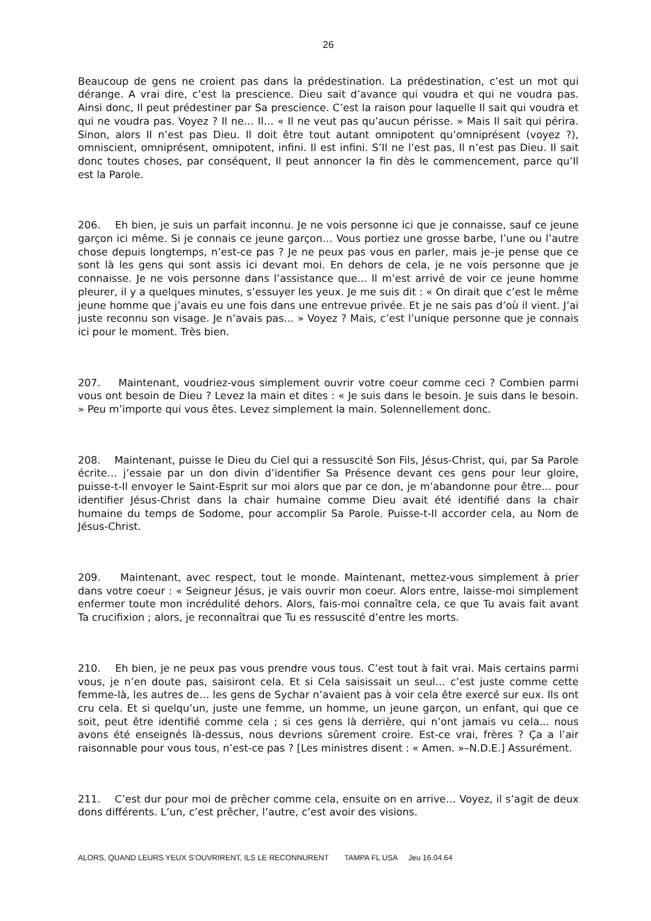26
Beaucoup de gens ne croient pas dans la prédestination. La prédestination, c’est un mot qui dérange. A vrai dire, c’est la prescience. Dieu sait d’avance qui voudra et qui ne voudra pas. Ainsi donc, Il peut prédestiner par Sa prescience. C’est la raison pour laquelle Il sait qui voudra et qui ne voudra pas. Voyez ? Il ne… Il… « Il ne veut pas qu’aucun périsse. » Mais Il sait qui périra. Sinon, alors Il n’est pas Dieu. Il doit être tout autant omnipotent qu’omniprésent (voyez ?), omniscient, omniprésent, omnipotent, infini. Il est infini. S’Il ne l’est pas, Il n’est pas Dieu. Il sait donc toutes choses, par conséquent, Il peut annoncer la fin dès le commencement, parce qu’Il est la Parole.
206. Eh bien, je suis un parfait inconnu. Je ne vois personne ici que je connaisse, sauf ce jeune garçon ici même. Si je connais ce jeune garçon… Vous portiez une grosse barbe, l’une ou l’autre chose depuis longtemps, n’est-ce pas ? Je ne peux pas vous en parler, mais je–je pense que ce sont là les gens qui sont assis ici devant moi. En dehors de cela, je ne vois personne que je connaisse. Je ne vois personne dans l’assistance que... Il m’est arrivé de voir ce jeune homme pleurer, il y a quelques minutes, s’essuyer les yeux. Je me suis dit : « On dirait que c’est le même jeune homme que j’avais eu une fois dans une entrevue privée. Et je ne sais pas d’où il vient. J’ai juste reconnu son visage. Je n’avais pas… » Voyez ? Mais, c’est l’unique personne que je connais ici pour le moment. Très bien.
207. Maintenant, voudriez-vous simplement ouvrir votre coeur comme ceci ? Combien parmi vous ont besoin de Dieu ? Levez la main et dites : « Je suis dans le besoin. Je suis dans le besoin. » Peu m’importe qui vous êtes. Levez simplement la main. Solennellement donc.
208. Maintenant, puisse le Dieu du Ciel qui a ressuscité Son Fils, Jésus-Christ, qui, par Sa Parole écrite… j’essaie par un don divin d’identifier Sa Présence devant ces gens pour leur gloire, puisse-t-Il envoyer le Saint-Esprit sur moi alors que par ce don, je m’abandonne pour être… pour identifier Jésus-Christ dans la chair humaine comme Dieu avait été identifié dans la chair humaine du temps de Sodome, pour accomplir Sa Parole. Puisse-t-Il accorder cela, au Nom de Jésus-Christ.
209. Maintenant, avec respect, tout le monde. Maintenant, mettez-vous simplement à prier dans votre coeur : « Seigneur Jésus, je vais ouvrir mon coeur. Alors entre, laisse-moi simplement enfermer toute mon incrédulité dehors. Alors, fais-moi connaître cela, ce que Tu avais fait avant Ta crucifixion ; alors, je reconnaîtrai que Tu es ressuscité d’entre les morts.
210. Eh bien, je ne peux pas vous prendre vous tous. C’est tout à fait vrai. Mais certains parmi vous, je n’en doute pas, saisiront cela. Et si Cela saisissait un seul… c’est juste comme cette femme-là, les autres de… les gens de Sychar n’avaient pas à voir cela être exercé sur eux. Ils ont cru cela. Et si quelqu’un, juste une femme, un homme, un jeune garçon, un enfant, qui que ce soit, peut être identifié comme cela ; si ces gens là derrière, qui n’ont jamais vu cela... nous avons été enseignés là-dessus, nous devrions sûrement croire. Est-ce vrai, frères ? Ça a l’air raisonnable pour vous tous, n’est-ce pas ? [Les ministres disent : « Amen. »–N.D.E.] Assurément.
211. C’est dur pour moi de prêcher comme cela, ensuite on en arrive… Voyez, il s’agit de deux dons différents. L’un, c’est prêcher, l’autre, c’est avoir des visions.
ALORS, QUAND LEURS YEUX S’OUVRIRENT, ILS LE RECONNURENT TAMPA FL USA Jeu 16.04.64